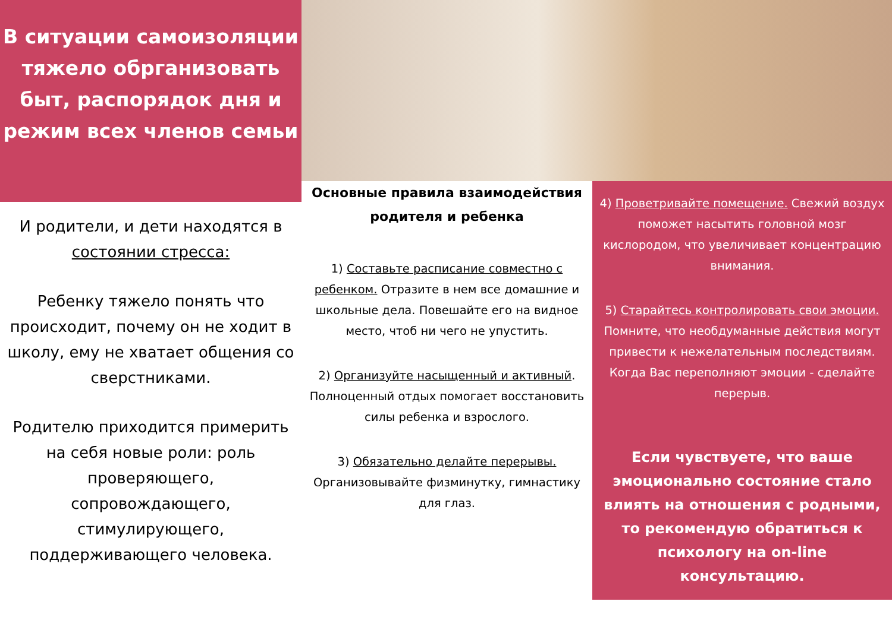В ситуации самоизоляции тяжело обрганизовать быт, распорядок дня и режим всех членов семьи
И родители, и дети находятся в состоянии стресса:
Ребенку тяжело понять что происходит, почему он не ходит в школу, ему не хватает общения со сверстниками.
Родителю приходится примерить на себя новые роли: роль проверяющего, сопровождающего, стимулирующего, поддерживающего человека.
Основные правила взаимодействия родителя и ребенка
1) Составьте расписание совместно с ребенком. Отразите в нем все домашние и школьные дела. Повешайте его на видное место, чтоб ни чего не упустить.
2) Организуйте насыщенный и активный. Полноценный отдых помогает восстановить силы ребенка и взрослого.
3) Обязательно делайте перерывы. Организовывайте физминутку, гимнастику для глаз.
4) Проветривайте помещение. Свежий воздух поможет насытить головной мозг кислородом, что увеличивает концентрацию внимания.
5) Старайтесь контролировать свои эмоции. Помните, что необдуманные действия могут привести к нежелательным последствиям. Когда Вас переполняют эмоции - сделайте перерыв.
Если чувствуете, что ваше эмоционально состояние стало влиять на отношения с родными, то рекомендую обратиться к психологу на on-line консультацию.